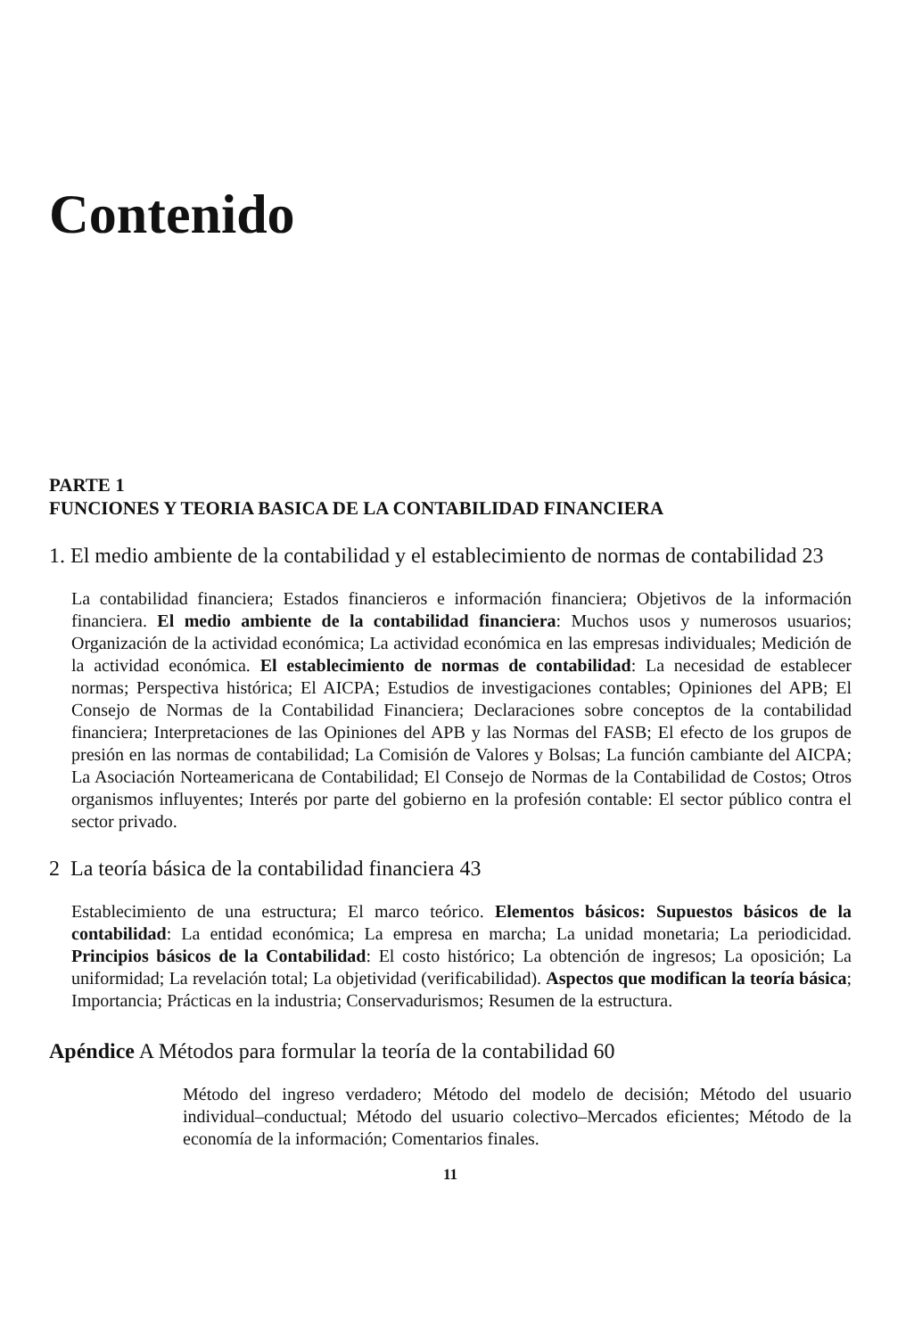Contenido
PARTE 1
FUNCIONES Y TEORIA BASICA DE LA CONTABILIDAD FINANCIERA
1. El medio ambiente de la contabilidad y el establecimiento de normas de contabilidad 23
La contabilidad financiera; Estados financieros e información financiera; Objetivos de la información financiera. El medio ambiente de la contabilidad financiera: Muchos usos y numerosos usuarios; Organización de la actividad económica; La actividad económica en las empresas individuales; Medición de la actividad económica. El establecimiento de normas de contabilidad: La necesidad de establecer normas; Perspectiva histórica; El AICPA; Estudios de investigaciones contables; Opiniones del APB; El Consejo de Normas de la Contabilidad Financiera; Declaraciones sobre conceptos de la contabilidad financiera; Interpretaciones de las Opiniones del APB y las Normas del FASB; El efecto de los grupos de presión en las normas de contabilidad; La Comisión de Valores y Bolsas; La función cambiante del AICPA; La Asociación Norteamericana de Contabilidad; El Consejo de Normas de la Contabilidad de Costos; Otros organismos influyentes; Interés por parte del gobierno en la profesión contable: El sector público contra el sector privado.
2 La teoría básica de la contabilidad financiera 43
Establecimiento de una estructura; El marco teórico. Elementos básicos: Supuestos básicos de la contabilidad: La entidad económica; La empresa en marcha; La unidad monetaria; La periodicidad. Principios básicos de la Contabilidad: El costo histórico; La obtención de ingresos; La oposición; La uniformidad; La revelación total; La objetividad (verificabilidad). Aspectos que modifican la teoría básica; Importancia; Prácticas en la industria; Conservadurismos; Resumen de la estructura.
Apéndice A Métodos para formular la teoría de la contabilidad 60
Método del ingreso verdadero; Método del modelo de decisión; Método del usuario individual–conductual; Método del usuario colectivo–Mercados eficientes; Método de la economía de la información; Comentarios finales.
11